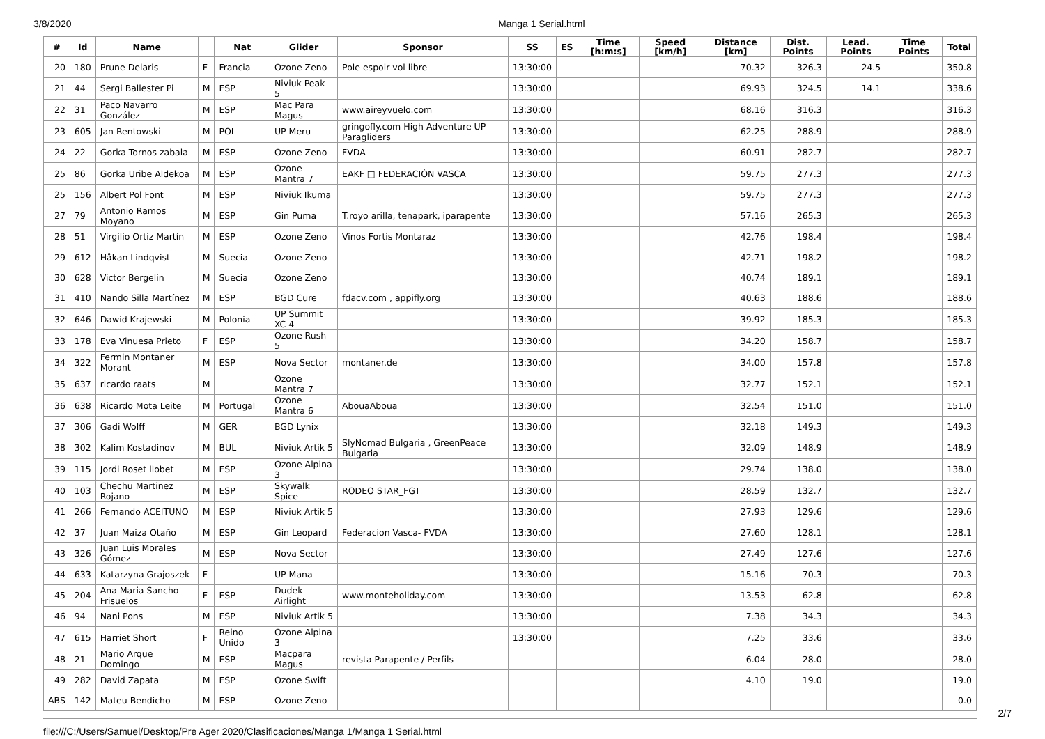3/8/2020 Manga 1 Serial.html
| # | Id | Name | | Nat | Glider | Sponsor | SS | ES | Time [h:m:s] | Speed [km/h] | Distance [km] | Dist. Points | Lead. Points | Time Points | Total |
| --- | --- | --- | --- | --- | --- | --- | --- | --- | --- | --- | --- | --- | --- | --- | --- |
| 20 | 180 | Prune Delaris | F | Francia | Ozone Zeno | Pole espoir vol libre | 13:30:00 | | | | 70.32 | 326.3 | 24.5 | | 350.8 |
| 21 | 44 | Sergi Ballester Pi | M | ESP | Niviuk Peak 5 | | 13:30:00 | | | | 69.93 | 324.5 | 14.1 | | 338.6 |
| 22 | 31 | Paco Navarro González | M | ESP | Mac Para Magus | www.aireyvuelo.com | 13:30:00 | | | | 68.16 | 316.3 | | | 316.3 |
| 23 | 605 | Jan Rentowski | M | POL | UP Meru | gringofly.com High Adventure UP Paragliders | 13:30:00 | | | | 62.25 | 288.9 | | | 288.9 |
| 24 | 22 | Gorka Tornos zabala | M | ESP | Ozone Zeno | FVDA | 13:30:00 | | | | 60.91 | 282.7 | | | 282.7 |
| 25 | 86 | Gorka Uribe Aldekoa | M | ESP | Ozone Mantra 7 | EAKF □ FEDERACIÓN VASCA | 13:30:00 | | | | 59.75 | 277.3 | | | 277.3 |
| 25 | 156 | Albert Pol Font | M | ESP | Niviuk Ikuma | | 13:30:00 | | | | 59.75 | 277.3 | | | 277.3 |
| 27 | 79 | Antonio Ramos Moyano | M | ESP | Gin Puma | T.royo arilla, tenapark, iparapente | 13:30:00 | | | | 57.16 | 265.3 | | | 265.3 |
| 28 | 51 | Virgilio Ortiz Martín | M | ESP | Ozone Zeno | Vinos Fortis Montaraz | 13:30:00 | | | | 42.76 | 198.4 | | | 198.4 |
| 29 | 612 | Håkan Lindqvist | M | Suecia | Ozone Zeno | | 13:30:00 | | | | 42.71 | 198.2 | | | 198.2 |
| 30 | 628 | Victor Bergelin | M | Suecia | Ozone Zeno | | 13:30:00 | | | | 40.74 | 189.1 | | | 189.1 |
| 31 | 410 | Nando Silla Martínez | M | ESP | BGD Cure | fdacv.com , appifly.org | 13:30:00 | | | | 40.63 | 188.6 | | | 188.6 |
| 32 | 646 | Dawid Krajewski | M | Polonia | UP Summit XC 4 | | 13:30:00 | | | | 39.92 | 185.3 | | | 185.3 |
| 33 | 178 | Eva Vinuesa Prieto | F | ESP | Ozone Rush 5 | | 13:30:00 | | | | 34.20 | 158.7 | | | 158.7 |
| 34 | 322 | Fermin Montaner Morant | M | ESP | Nova Sector | montaner.de | 13:30:00 | | | | 34.00 | 157.8 | | | 157.8 |
| 35 | 637 | ricardo raats | M | | Ozone Mantra 7 | | 13:30:00 | | | | 32.77 | 152.1 | | | 152.1 |
| 36 | 638 | Ricardo Mota Leite | M | Portugal | Ozone Mantra 6 | AbouaAboua | 13:30:00 | | | | 32.54 | 151.0 | | | 151.0 |
| 37 | 306 | Gadi Wolff | M | GER | BGD Lynix | | 13:30:00 | | | | 32.18 | 149.3 | | | 149.3 |
| 38 | 302 | Kalim Kostadinov | M | BUL | Niviuk Artik 5 | SlyNomad Bulgaria , GreenPeace Bulgaria | 13:30:00 | | | | 32.09 | 148.9 | | | 148.9 |
| 39 | 115 | Jordi Roset llobet | M | ESP | Ozone Alpina 3 | | 13:30:00 | | | | 29.74 | 138.0 | | | 138.0 |
| 40 | 103 | Chechu Martinez Rojano | M | ESP | Skywalk Spice | RODEO STAR_FGT | 13:30:00 | | | | 28.59 | 132.7 | | | 132.7 |
| 41 | 266 | Fernando ACEITUNO | M | ESP | Niviuk Artik 5 | | 13:30:00 | | | | 27.93 | 129.6 | | | 129.6 |
| 42 | 37 | Juan Maiza Otaño | M | ESP | Gin Leopard | Federacion Vasca- FVDA | 13:30:00 | | | | 27.60 | 128.1 | | | 128.1 |
| 43 | 326 | Juan Luis Morales Gómez | M | ESP | Nova Sector | | 13:30:00 | | | | 27.49 | 127.6 | | | 127.6 |
| 44 | 633 | Katarzyna Grajoszek | F | | UP Mana | | 13:30:00 | | | | 15.16 | 70.3 | | | 70.3 |
| 45 | 204 | Ana Maria Sancho Frisuelos | F | ESP | Dudek Airlight | www.monteholiday.com | 13:30:00 | | | | 13.53 | 62.8 | | | 62.8 |
| 46 | 94 | Nani Pons | M | ESP | Niviuk Artik 5 | | 13:30:00 | | | | 7.38 | 34.3 | | | 34.3 |
| 47 | 615 | Harriet Short | F | Reino Unido | Ozone Alpina 3 | | 13:30:00 | | | | 7.25 | 33.6 | | | 33.6 |
| 48 | 21 | Mario Arque Domingo | M | ESP | Macpara Magus | revista Parapente / Perfils | | | | | 6.04 | 28.0 | | | 28.0 |
| 49 | 282 | David Zapata | M | ESP | Ozone Swift | | | | | | 4.10 | 19.0 | | | 19.0 |
| ABS | 142 | Mateu Bendicho | M | ESP | Ozone Zeno | | | | | | | | | | 0.0 |
file:///C:/Users/Samuel/Desktop/Pre Ager 2020/Clasificaciones/Manga 1/Manga 1 Serial.html
2/7